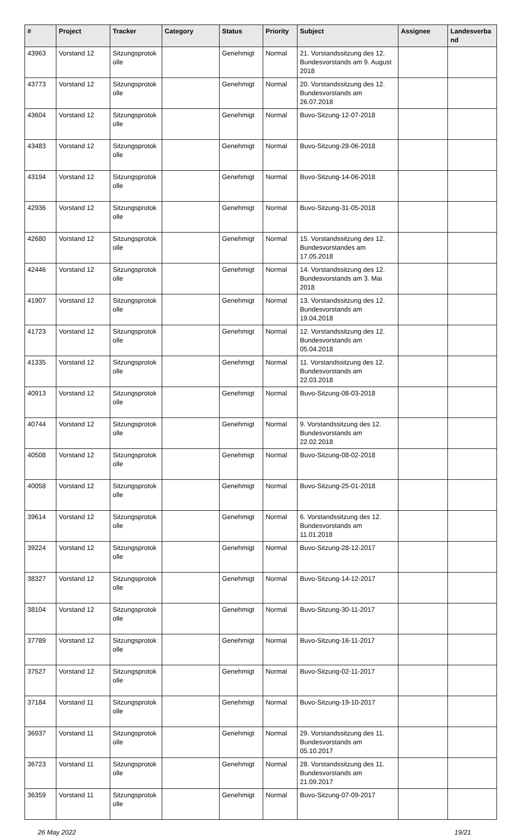| # | Project | Tracker | Category | Status | Priority | Subject | Assignee | Landesverba nd |
| --- | --- | --- | --- | --- | --- | --- | --- | --- |
| 43963 | Vorstand 12 | Sitzungsprotok olle | | Genehmigt | Normal | 21. Vorstandssitzung des 12. Bundesvorstands am 9. August 2018 | | |
| 43773 | Vorstand 12 | Sitzungsprotok olle | | Genehmigt | Normal | 20. Vorstandssitzung des 12. Bundesvorstands am 26.07.2018 | | |
| 43604 | Vorstand 12 | Sitzungsprotok olle | | Genehmigt | Normal | Buvo-Sitzung-12-07-2018 | | |
| 43483 | Vorstand 12 | Sitzungsprotok olle | | Genehmigt | Normal | Buvo-Sitzung-28-06-2018 | | |
| 43194 | Vorstand 12 | Sitzungsprotok olle | | Genehmigt | Normal | Buvo-Sitzung-14-06-2018 | | |
| 42936 | Vorstand 12 | Sitzungsprotok olle | | Genehmigt | Normal | Buvo-Sitzung-31-05-2018 | | |
| 42680 | Vorstand 12 | Sitzungsprotok olle | | Genehmigt | Normal | 15. Vorstandssitzung des 12. Bundesvorstandes am 17.05.2018 | | |
| 42446 | Vorstand 12 | Sitzungsprotok olle | | Genehmigt | Normal | 14. Vorstandssitzung des 12. Bundesvorstands am 3. Mai 2018 | | |
| 41907 | Vorstand 12 | Sitzungsprotok olle | | Genehmigt | Normal | 13. Vorstandssitzung des 12. Bundesvorstands am 19.04.2018 | | |
| 41723 | Vorstand 12 | Sitzungsprotok olle | | Genehmigt | Normal | 12. Vorstandssitzung des 12. Bundesvorstands am 05.04.2018 | | |
| 41335 | Vorstand 12 | Sitzungsprotok olle | | Genehmigt | Normal | 11. Vorstandssitzung des 12. Bundesvorstands am 22.03.2018 | | |
| 40913 | Vorstand 12 | Sitzungsprotok olle | | Genehmigt | Normal | Buvo-Sitzung-08-03-2018 | | |
| 40744 | Vorstand 12 | Sitzungsprotok olle | | Genehmigt | Normal | 9. Vorstandssitzung des 12. Bundesvorstands am 22.02.2018 | | |
| 40508 | Vorstand 12 | Sitzungsprotok olle | | Genehmigt | Normal | Buvo-Sitzung-08-02-2018 | | |
| 40058 | Vorstand 12 | Sitzungsprotok olle | | Genehmigt | Normal | Buvo-Sitzung-25-01-2018 | | |
| 39614 | Vorstand 12 | Sitzungsprotok olle | | Genehmigt | Normal | 6. Vorstandssitzung des 12. Bundesvorstands am 11.01.2018 | | |
| 39224 | Vorstand 12 | Sitzungsprotok olle | | Genehmigt | Normal | Buvo-Sitzung-28-12-2017 | | |
| 38327 | Vorstand 12 | Sitzungsprotok olle | | Genehmigt | Normal | Buvo-Sitzung-14-12-2017 | | |
| 38104 | Vorstand 12 | Sitzungsprotok olle | | Genehmigt | Normal | Buvo-Sitzung-30-11-2017 | | |
| 37789 | Vorstand 12 | Sitzungsprotok olle | | Genehmigt | Normal | Buvo-Sitzung-16-11-2017 | | |
| 37527 | Vorstand 12 | Sitzungsprotok olle | | Genehmigt | Normal | Buvo-Sitzung-02-11-2017 | | |
| 37184 | Vorstand 11 | Sitzungsprotok olle | | Genehmigt | Normal | Buvo-Sitzung-19-10-2017 | | |
| 36937 | Vorstand 11 | Sitzungsprotok olle | | Genehmigt | Normal | 29. Vorstandssitzung des 11. Bundesvorstands am 05.10.2017 | | |
| 36723 | Vorstand 11 | Sitzungsprotok olle | | Genehmigt | Normal | 28. Vorstandssitzung des 11. Bundesvorstands am 21.09.2017 | | |
| 36359 | Vorstand 11 | Sitzungsprotok olle | | Genehmigt | Normal | Buvo-Sitzung-07-09-2017 | | |
26 May 2022 19/21